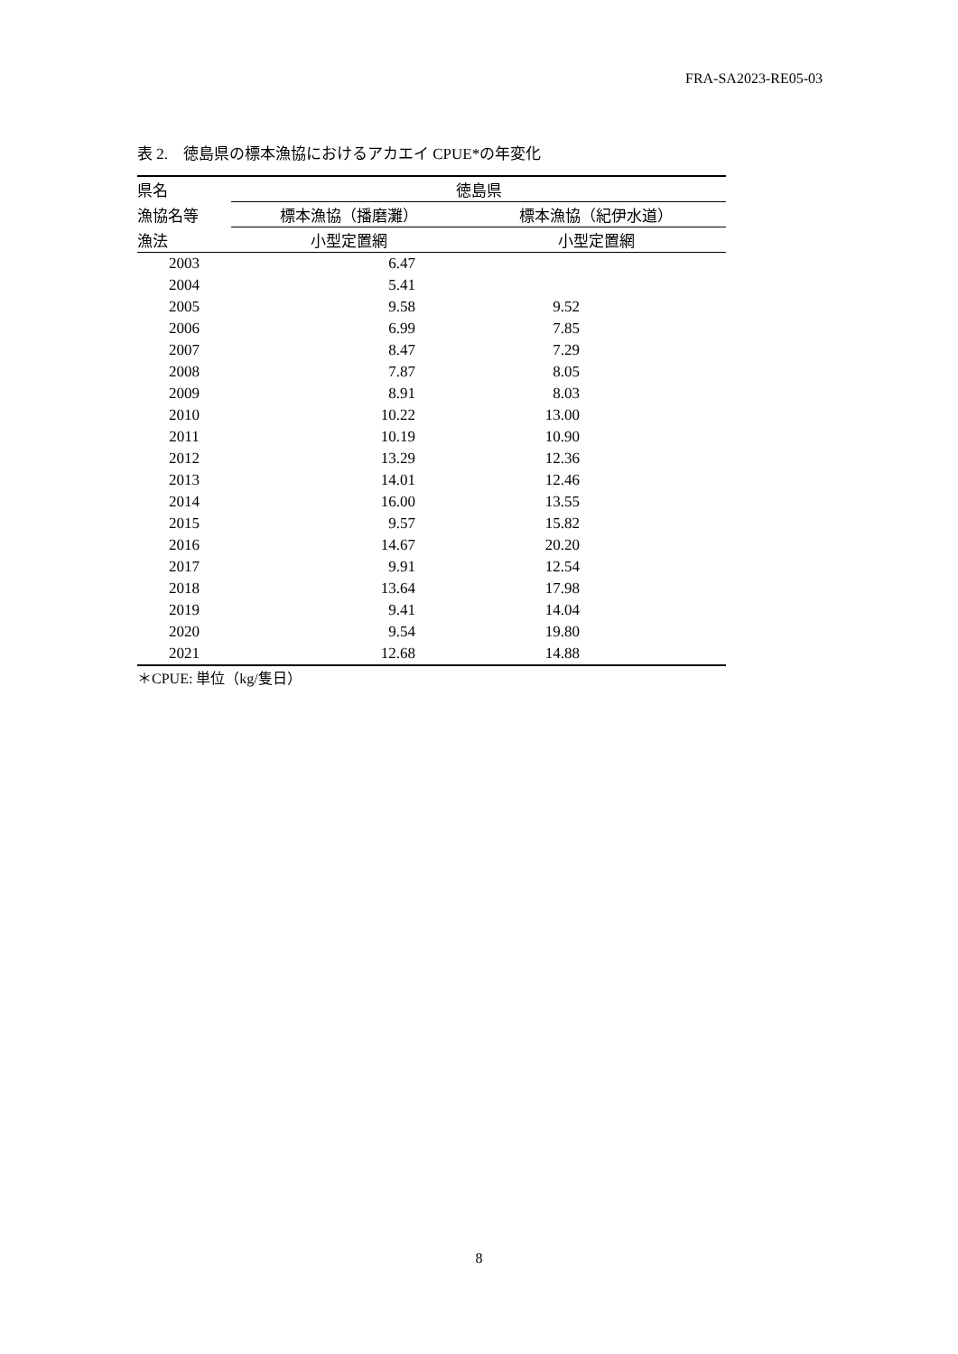FRA-SA2023-RE05-03
表 2.　徳島県の標本漁協におけるアカエイ CPUE*の年変化
| 県名 | 徳島県 | |
| 漁協名等 | 標本漁協（播磨灘） | 標本漁協（紀伊水道） |
| 漁法 | 小型定置網 | 小型定置網 |
| 2003 | 6.47 | |
| 2004 | 5.41 | |
| 2005 | 9.58 | 9.52 |
| 2006 | 6.99 | 7.85 |
| 2007 | 8.47 | 7.29 |
| 2008 | 7.87 | 8.05 |
| 2009 | 8.91 | 8.03 |
| 2010 | 10.22 | 13.00 |
| 2011 | 10.19 | 10.90 |
| 2012 | 13.29 | 12.36 |
| 2013 | 14.01 | 12.46 |
| 2014 | 16.00 | 13.55 |
| 2015 | 9.57 | 15.82 |
| 2016 | 14.67 | 20.20 |
| 2017 | 9.91 | 12.54 |
| 2018 | 13.64 | 17.98 |
| 2019 | 9.41 | 14.04 |
| 2020 | 9.54 | 19.80 |
| 2021 | 12.68 | 14.88 |
| ＊CPUE: 単位（kg/隻日） | | |
8